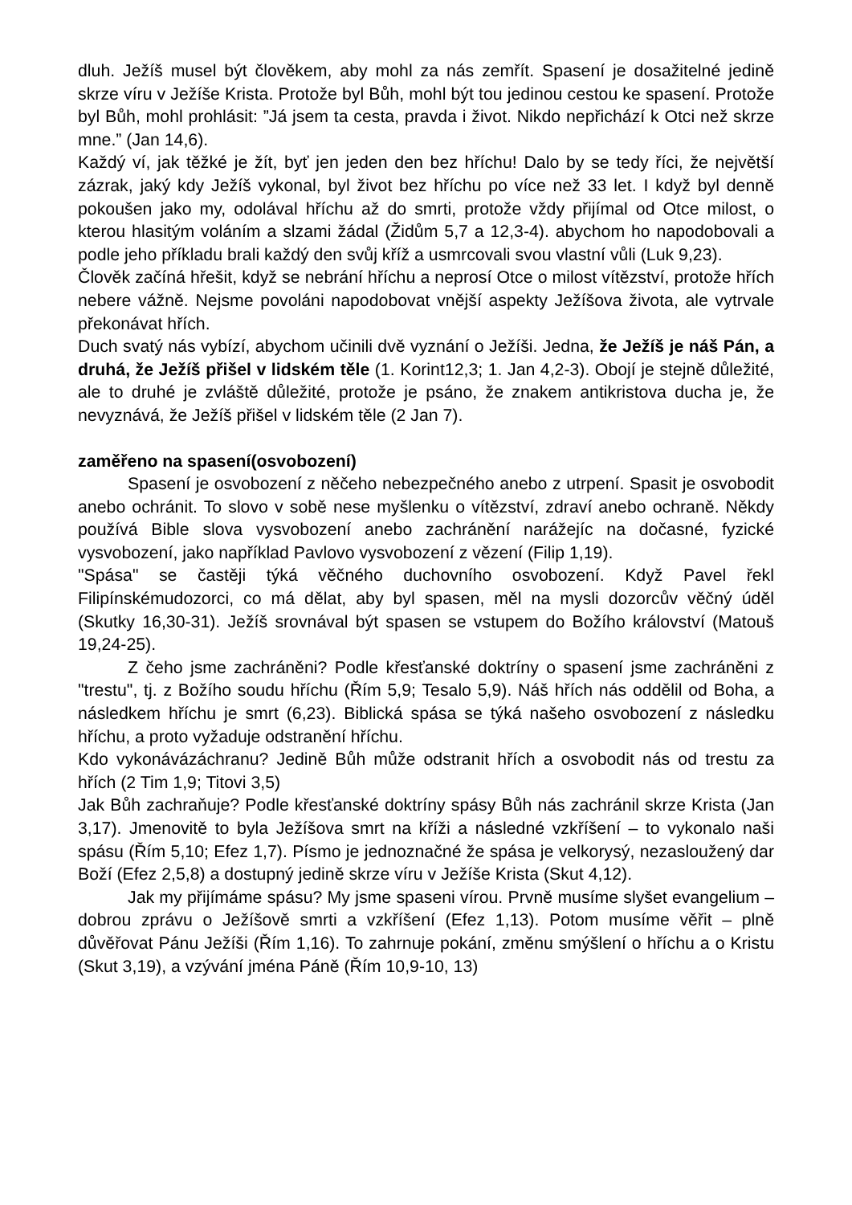dluh. Ježíš musel být člověkem, aby mohl za nás zemřít. Spasení je dosažitelné jedině skrze víru v Ježíše Krista. Protože byl Bůh, mohl být tou jedinou cestou ke spasení. Protože byl Bůh, mohl prohlásit: ”Já jsem ta cesta, pravda i život. Nikdo nepřichází k Otci než skrze mne.” (Jan 14,6).
Každý ví, jak těžké je žít, byť jen jeden den bez hříchu! Dalo by se tedy říci, že největší zázrak, jaký kdy Ježíš vykonal, byl život bez hříchu po více než 33 let. I když byl denně pokoušen jako my, odolával hříchu až do smrti, protože vždy přijímal od Otce milost, o kterou hlasitým voláním a slzami žádal (Židům 5,7 a 12,3-4). abychom ho napodobovali a podle jeho příkladu brali každý den svůj kříž a usmrcovali svou vlastní vůli (Luk 9,23).
Člověk začíná hřešit, když se nebrání hříchu a neprosí Otce o milost vítězství, protože hřích nebere vážně. Nejsme povoláni napodobovat vnější aspekty Ježíšova života, ale vytrvale překonávat hřích.
Duch svatý nás vybízí, abychom učinili dvě vyznání o Ježíši. Jedna, že Ježíš je náš Pán, a druhá, že Ježíš přišel v lidském těle (1. Korint12,3; 1. Jan 4,2-3). Obojí je stejně důležité, ale to druhé je zvláště důležité, protože je psáno, že znakem antikristova ducha je, že nevyznává, že Ježíš přišel v lidském těle (2 Jan 7).
zaměřeno na spasení(osvobození)
Spasení je osvobození z něčeho nebezpečného anebo z utrpení. Spasit je osvobodit anebo ochránit. To slovo v sobě nese myšlenku o vítězství, zdraví anebo ochraně. Někdy používá Bible slova vysvobození anebo zachránění narážejíc na dočasné, fyzické vysvobození, jako například Pavlovo vysvobození z vězení (Filip 1,19).
"Spása" se častěji týká věčného duchovního osvobození. Když Pavel řekl Filipínskémudozorci, co má dělat, aby byl spasen, měl na mysli dozorcův věčný úděl (Skutky 16,30-31). Ježíš srovnával být spasen se vstupem do Božího království (Matouš 19,24-25).
Z čeho jsme zachráněni? Podle křesťanské doktríny o spasení jsme zachráněni z "trestu", tj. z Božího soudu hříchu (Řím 5,9; Tesalo 5,9). Náš hřích nás oddělil od Boha, a následkem hříchu je smrt (6,23). Biblická spása se týká našeho osvobození z následku hříchu, a proto vyžaduje odstranění hříchu.
Kdo vykonávázáchranu? Jedině Bůh může odstranit hřích a osvobodit nás od trestu za hřích (2 Tim 1,9; Titovi 3,5)
Jak Bůh zachraňuje? Podle křesťanské doktríny spásy Bůh nás zachránil skrze Krista (Jan 3,17). Jmenovitě to byla Ježíšova smrt na kříži a následné vzkříšení – to vykonalo naši spásu (Řím 5,10; Efez 1,7). Písmo je jednoznačné že spása je velkorysý, nezasloužený dar Boží (Efez 2,5,8) a dostupný jedině skrze víru v Ježíše Krista (Skut 4,12).
Jak my přijímáme spásu? My jsme spaseni vírou. Prvně musíme slyšet evangelium – dobrou zprávu o Ježíšově smrti a vzkříšení (Efez 1,13). Potom musíme věřit – plně důvěřovat Pánu Ježíši (Řím 1,16). To zahrnuje pokání, změnu smýšlení o hříchu a o Kristu (Skut 3,19), a vzývání jména Páně (Řím 10,9-10, 13)